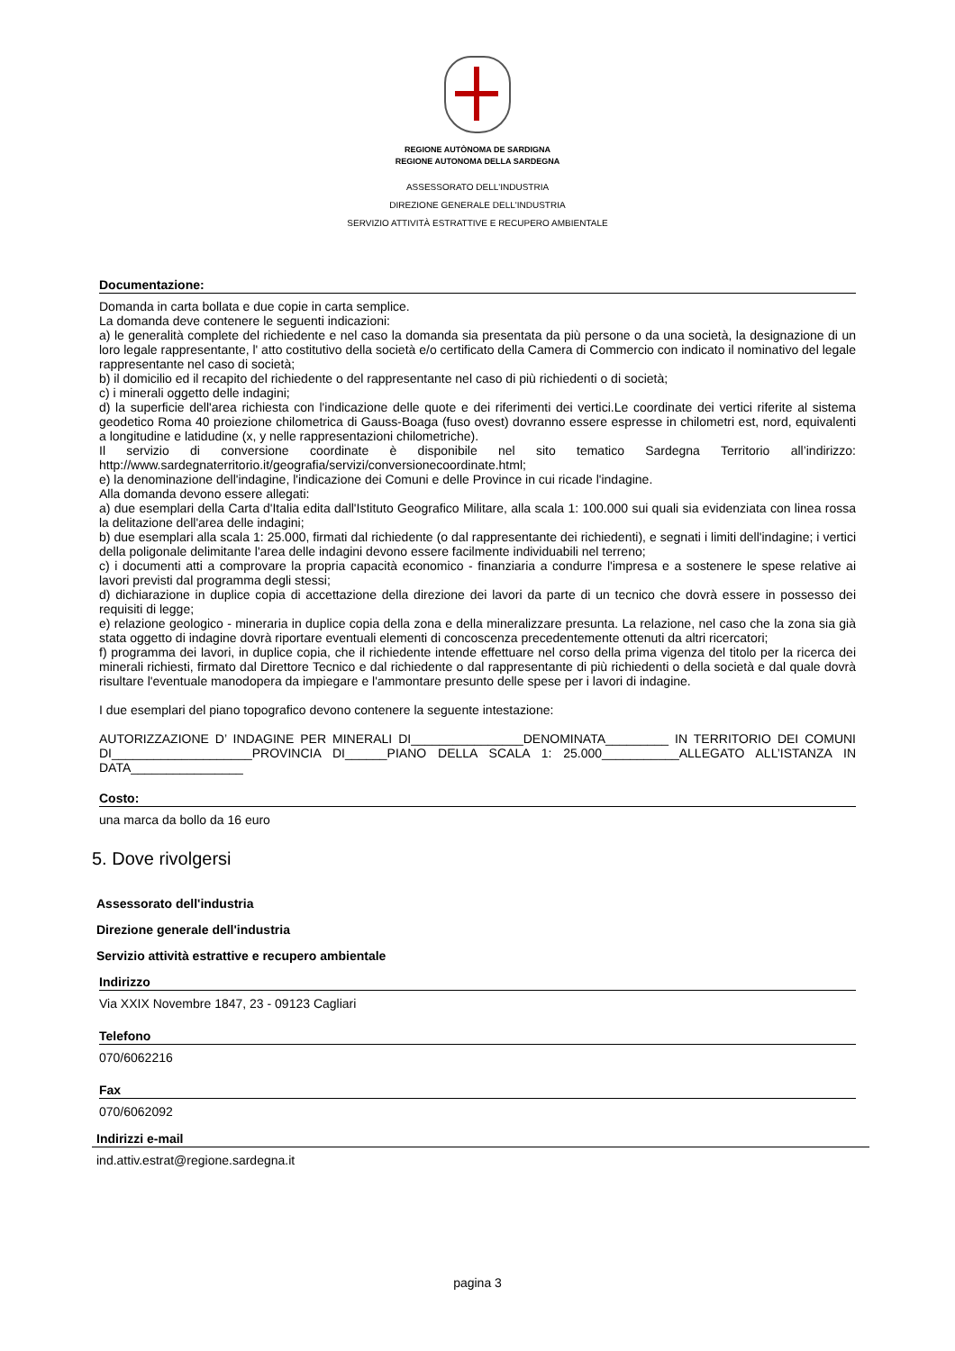REGIONE AUTÒNOMA DE SARDIGNA
REGIONE AUTONOMA DELLA SARDEGNA
ASSESSORATO DELL'INDUSTRIA
DIREZIONE GENERALE DELL'INDUSTRIA
SERVIZIO ATTIVITÀ ESTRATTIVE E RECUPERO AMBIENTALE
Documentazione:
Domanda in carta bollata e due copie in carta semplice.
La domanda deve contenere le seguenti indicazioni:
a) le generalità complete del richiedente e nel caso la domanda sia presentata da più persone o da una società, la designazione di un loro legale rappresentante, l' atto costitutivo della società e/o certificato della Camera di Commercio con indicato il nominativo del legale rappresentante nel caso di società;
b) il domicilio ed il recapito del richiedente o del rappresentante nel caso di più richiedenti o di società;
c) i minerali oggetto delle indagini;
d) la superficie dell'area richiesta con l'indicazione delle quote e dei riferimenti dei vertici.Le coordinate dei vertici riferite al sistema geodetico Roma 40 proiezione chilometrica di Gauss-Boaga (fuso ovest) dovranno essere espresse in chilometri est, nord, equivalenti a longitudine e latidudine (x, y nelle rappresentazioni chilometriche).
Il servizio di conversione coordinate è disponibile nel sito tematico Sardegna Territorio all’indirizzo: http://www.sardegnaterritorio.it/geografia/servizi/conversionecoordinate.html;
e) la denominazione dell'indagine, l'indicazione dei Comuni e delle Province in cui ricade l'indagine.
Alla domanda devono essere allegati:
a) due esemplari della Carta d'Italia edita dall'Istituto Geografico Militare, alla scala 1: 100.000 sui quali sia evidenziata con linea rossa la delitazione dell'area delle indagini;
b) due esemplari alla scala 1: 25.000, firmati dal richiedente (o dal rappresentante dei richiedenti), e segnati i limiti dell'indagine; i vertici della poligonale delimitante l'area delle indagini devono essere facilmente individuabili nel terreno;
c) i documenti atti a comprovare la propria capacità economico - finanziaria a condurre l'impresa e a sostenere le spese relative ai lavori previsti dal programma degli stessi;
d) dichiarazione in duplice copia di accettazione della direzione dei lavori da parte di un tecnico che dovrà essere in possesso dei requisiti di legge;
e) relazione geologico - mineraria in duplice copia della zona e della mineralizzare presunta. La relazione, nel caso che la zona sia già stata oggetto di indagine dovrà riportare eventuali elementi di concoscenza precedentemente ottenuti da altri ricercatori;
f) programma dei lavori, in duplice copia, che il richiedente intende effettuare nel corso della prima vigenza del titolo per la ricerca dei minerali richiesti, firmato dal Direttore Tecnico e dal richiedente o dal rappresentante di più richiedenti o della società e dal quale dovrà risultare l'eventuale manodopera da impiegare e l'ammontare presunto delle spese per i lavori di indagine.
I due esemplari del piano topografico devono contenere la seguente intestazione:
AUTORIZZAZIONE D’ INDAGINE PER MINERALI DI________________DENOMINATA_________ IN TERRITORIO DEI COMUNI DI____________________PROVINCIA DI______PIANO DELLA SCALA 1: 25.000___________ALLEGATO ALL’ISTANZA IN DATA________________
Costo:
una marca da bollo da 16 euro
5. Dove rivolgersi
Assessorato dell'industria
Direzione generale dell'industria
Servizio attività estrattive e recupero ambientale
Indirizzo
Via XXIX Novembre 1847, 23 - 09123 Cagliari
Telefono
070/6062216
Fax
070/6062092
Indirizzi e-mail
ind.attiv.estrat@regione.sardegna.it
pagina 3